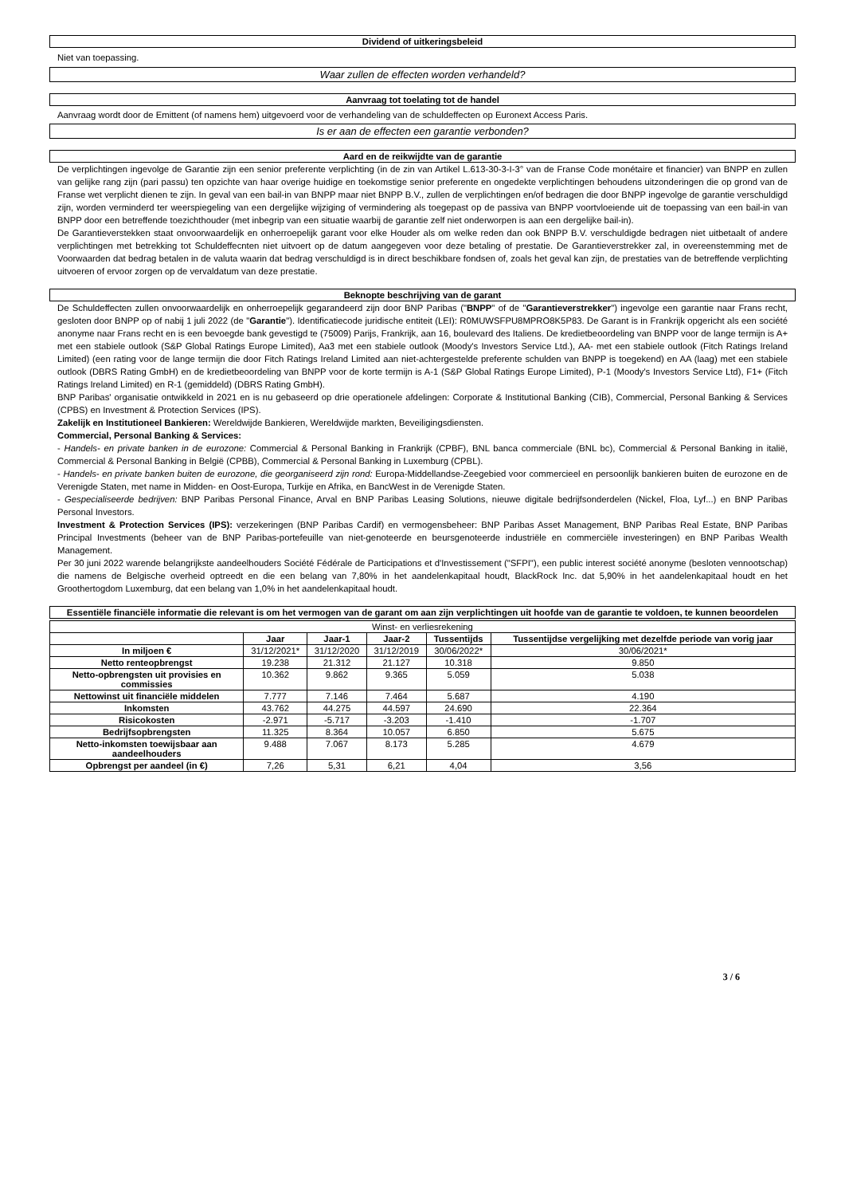Dividend of uitkeringsbeleid
Niet van toepassing.
Waar zullen de effecten worden verhandeld?
Aanvraag tot toelating tot de handel
Aanvraag wordt door de Emittent (of namens hem) uitgevoerd voor de verhandeling van de schuldeffecten op Euronext Access Paris.
Is er aan de effecten een garantie verbonden?
Aard en de reikwijdte van de garantie
De verplichtingen ingevolge de Garantie zijn een senior preferente verplichting (in de zin van Artikel L.613-30-3-I-3° van de Franse Code monétaire et financier) van BNPP en zullen van gelijke rang zijn (pari passu) ten opzichte van haar overige huidige en toekomstige senior preferente en ongedekte verplichtingen behoudens uitzonderingen die op grond van de Franse wet verplicht dienen te zijn. In geval van een bail-in van BNPP maar niet BNPP B.V., zullen de verplichtingen en/of bedragen die door BNPP ingevolge de garantie verschuldigd zijn, worden verminderd ter weerspiegeling van een dergelijke wijziging of vermindering als toegepast op de passiva van BNPP voortvloeiende uit de toepassing van een bail-in van BNPP door een betreffende toezichthouder (met inbegrip van een situatie waarbij de garantie zelf niet onderworpen is aan een dergelijke bail-in).
De Garantieverstekken staat onvoorwaardelijk en onherroepelijk garant voor elke Houder als om welke reden dan ook BNPP B.V. verschuldigde bedragen niet uitbetaalt of andere verplichtingen met betrekking tot Schuldeffecnten niet uitvoert op de datum aangegeven voor deze betaling of prestatie. De Garantieverstrekker zal, in overeenstemming met de Voorwaarden dat bedrag betalen in de valuta waarin dat bedrag verschuldigd is in direct beschikbare fondsen of, zoals het geval kan zijn, de prestaties van de betreffende verplichting uitvoeren of ervoor zorgen op de vervaldatum van deze prestatie.
Beknopte beschrijving van de garant
De Schuldeffecten zullen onvoorwaardelijk en onherroepelijk gegarandeerd zijn door BNP Paribas ("BNPP" of de "Garantieverstrekker") ingevolge een garantie naar Frans recht, gesloten door BNPP op of nabij 1 juli 2022 (de "Garantie"). Identificatiecode juridische entiteit (LEI): R0MUWSFPU8MPRO8K5P83. De Garant is in Frankrijk opgericht als een société anonyme naar Frans recht en is een bevoegde bank gevestigd te (75009) Parijs, Frankrijk, aan 16, boulevard des Italiens. De kredietbeoordeling van BNPP voor de lange termijn is A+ met een stabiele outlook (S&P Global Ratings Europe Limited), Aa3 met een stabiele outlook (Moody's Investors Service Ltd.), AA- met een stabiele outlook (Fitch Ratings Ireland Limited) (een rating voor de lange termijn die door Fitch Ratings Ireland Limited aan niet-achtergestelde preferente schulden van BNPP is toegekend) en AA (laag) met een stabiele outlook (DBRS Rating GmbH) en de kredietbeoordeling van BNPP voor de korte termijn is A-1 (S&P Global Ratings Europe Limited), P-1 (Moody's Investors Service Ltd), F1+ (Fitch Ratings Ireland Limited) en R-1 (gemiddeld) (DBRS Rating GmbH).
BNP Paribas' organisatie ontwikkeld in 2021 en is nu gebaseerd op drie operationele afdelingen: Corporate & Institutional Banking (CIB), Commercial, Personal Banking & Services (CPBS) en Investment & Protection Services (IPS).
Zakelijk en Institutioneel Bankieren: Wereldwijde Bankieren, Wereldwijde markten, Beveiligingsdiensten.
Commercial, Personal Banking & Services:
- Handels- en private banken in de eurozone: Commercial & Personal Banking in Frankrijk (CPBF), BNL banca commerciale (BNL bc), Commercial & Personal Banking in italië, Commercial & Personal Banking in België (CPBB), Commercial & Personal Banking in Luxemburg (CPBL).
- Handels- en private banken buiten de eurozone, die georganiseerd zijn rond: Europa-Middellandse-Zeegebied voor commercieel en persoonlijk bankieren buiten de eurozone en de Verenigde Staten, met name in Midden- en Oost-Europa, Turkije en Afrika, en BancWest in de Verenigde Staten.
- Gespecialiseerde bedrijven: BNP Paribas Personal Finance, Arval en BNP Paribas Leasing Solutions, nieuwe digitale bedrijfsonderdelen (Nickel, Floa, Lyf...) en BNP Paribas Personal Investors.
Investment & Protection Services (IPS): verzekeringen (BNP Paribas Cardif) en vermogensbeheer: BNP Paribas Asset Management, BNP Paribas Real Estate, BNP Paribas Principal Investments (beheer van de BNP Paribas-portefeuille van niet-genoteerde en beursgenoteerde industriële en commerciële investeringen) en BNP Paribas Wealth Management.
Per 30 juni 2022 warende belangrijkste aandeelhouders Société Fédérale de Participations et d'Investissement ("SFPI"), een public interest société anonyme (besloten vennootschap) die namens de Belgische overheid optreedt en die een belang van 7,80% in het aandelenkapitaal houdt, BlackRock Inc. dat 5,90% in het aandelenkapitaal houdt en het Groothertogdom Luxemburg, dat een belang van 1,0% in het aandelenkapitaal houdt.
Essentiële financiële informatie die relevant is om het vermogen van de garant om aan zijn verplichtingen uit hoofde van de garantie te voldoen, te kunnen beoordelen
| Winst- en verliesrekening | | | | | |
| --- | --- | --- | --- | --- | --- |
| | Jaar | Jaar-1 | Jaar-2 | Tussentijds | Tussentijdse vergelijking met dezelfde periode van vorig jaar |
| In miljoen € | 31/12/2021* | 31/12/2020 | 31/12/2019 | 30/06/2022* | 30/06/2021* |
| Netto renteopbrengst | 19.238 | 21.312 | 21.127 | 10.318 | 9.850 |
| Netto-opbrengsten uit provisies en commissies | 10.362 | 9.862 | 9.365 | 5.059 | 5.038 |
| Nettowinst uit financiële middelen | 7.777 | 7.146 | 7.464 | 5.687 | 4.190 |
| Inkomsten | 43.762 | 44.275 | 44.597 | 24.690 | 22.364 |
| Risicokosten | -2.971 | -5.717 | -3.203 | -1.410 | -1.707 |
| Bedrijfsopbrengsten | 11.325 | 8.364 | 10.057 | 6.850 | 5.675 |
| Netto-inkomsten toewijsbaar aan aandeelhouders | 9.488 | 7.067 | 8.173 | 5.285 | 4.679 |
| Opbrengst per aandeel (in €) | 7,26 | 5,31 | 6,21 | 4,04 | 3,56 |
3 / 6